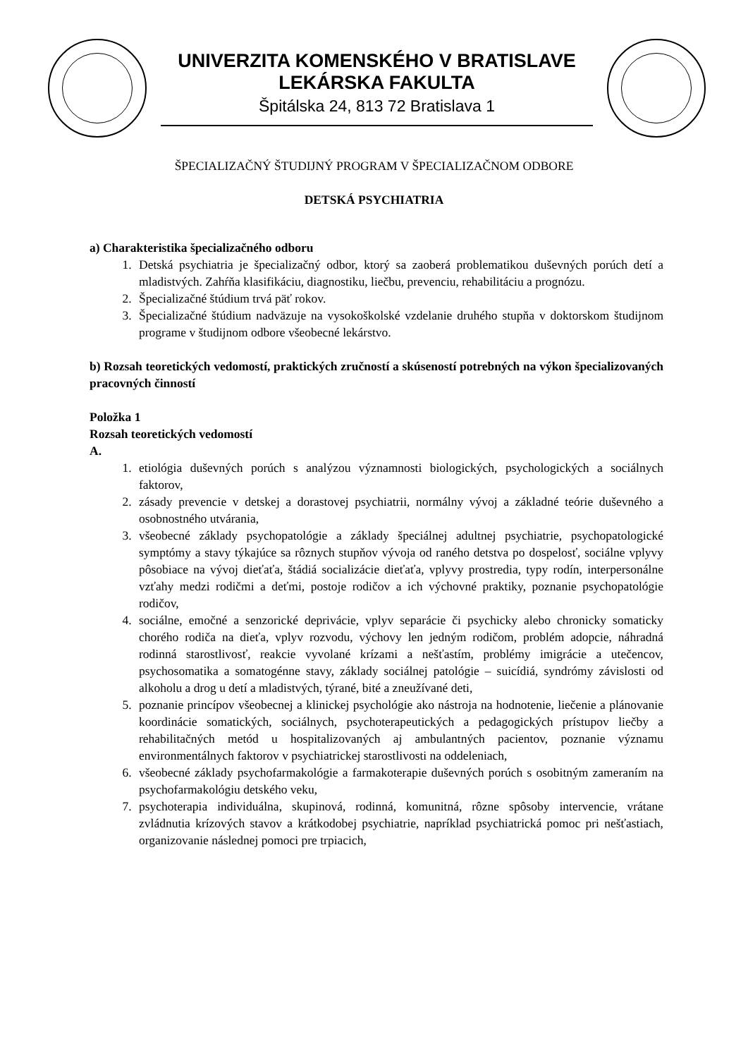UNIVERZITA KOMENSKÉHO V BRATISLAVE
LEKÁRSKA FAKULTA
Špitálska 24, 813 72 Bratislava 1
ŠPECIALIZAČNÝ ŠTUDIJNÝ PROGRAM V ŠPECIALIZAČNOM ODBORE
DETSKÁ PSYCHIATRIA
a) Charakteristika špecializačného odboru
1. Detská psychiatria je špecializačný odbor, ktorý sa zaoberá problematikou duševných porúch detí a mladistvých. Zahŕňa klasifikáciu, diagnostiku, liečbu, prevenciu, rehabilitáciu a prognózu.
2. Špecializačné štúdium trvá päť rokov.
3. Špecializačné štúdium nadväzuje na vysokoškolské vzdelanie druhého stupňa v doktorskom študijnom programe v študijnom odbore všeobecné lekárstvo.
b) Rozsah teoretických vedomostí, praktických zručností a skúseností potrebných na výkon špecializovaných pracovných činností
Položka 1
Rozsah teoretických vedomostí
A.
1. etiológia duševných porúch s analýzou významnosti biologických, psychologických a sociálnych faktorov,
2. zásady prevencie v detskej a dorastovej psychiatrii, normálny vývoj a základné teórie duševného a osobnostného utvárania,
3. všeobecné základy psychopatológie a základy špeciálnej adultnej psychiatrie, psychopatologické symptómy a stavy týkajúce sa rôznych stupňov vývoja od raného detstva po dospelosť, sociálne vplyvy pôsobiace na vývoj dieťaťa, štádiá socializácie dieťaťa, vplyvy prostredia, typy rodín, interpersonálne vzťahy medzi rodičmi a deťmi, postoje rodičov a ich výchovné praktiky, poznanie psychopatológie rodičov,
4. sociálne, emočné a senzorické deprivácie, vplyv separácie či psychicky alebo chronicky somaticky chorého rodiča na dieťa, vplyv rozvodu, výchovy len jedným rodičom, problém adopcie, náhradná rodinná starostlivosť, reakcie vyvolané krízami a nešťastím, problémy imigrácie a utečencov, psychosomatika a somatogénne stavy, základy sociálnej patológie – suicídiá, syndrómy závislosti od alkoholu a drog u detí a mladistvých, týrané, bité a zneužívané deti,
5. poznanie princípov všeobecnej a klinickej psychológie ako nástroja na hodnotenie, liečenie a plánovanie koordinácie somatických, sociálnych, psychoterapeutických a pedagogických prístupov liečby a rehabilitačných metód u hospitalizovaných aj ambulantných pacientov, poznanie významu environmentálnych faktorov v psychiatrickej starostlivosti na oddeleniach,
6. všeobecné základy psychofarmakológie a farmakoterapie duševných porúch s osobitným zameraním na psychofarmakológiu detského veku,
7. psychoterapia individuálna, skupinová, rodinná, komunitná, rôzne spôsoby intervencie, vrátane zvládnutia krízových stavov a krátkodobej psychiatrie, napríklad psychiatrická pomoc pri nešťastiach, organizovanie následnej pomoci pre trpiacich,